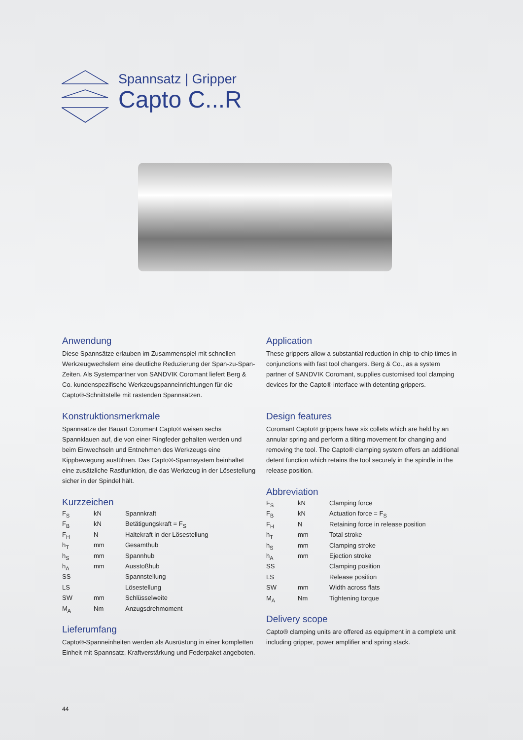Spannsatz | Gripper
Capto C...R
Anwendung
Diese Spannsätze erlauben im Zusammenspiel mit schnellen Werkzeugwechslern eine deutliche Reduzierung der Span-zu-Span-Zeiten. Als Systempartner von SANDVIK Coromant liefert Berg & Co. kundenspezifische Werkzeugspanneinrichtungen für die Capto®-Schnittstelle mit rastenden Spannsätzen.
Konstruktionsmerkmale
Spannsätze der Bauart Coromant Capto® weisen sechs Spannklauen auf, die von einer Ringfeder gehalten werden und beim Einwechseln und Entnehmen des Werkzeugs eine Kippbewegung ausführen. Das Capto®-Spannsystem beinhaltet eine zusätzliche Rastfunktion, die das Werkzeug in der Lösestellung sicher in der Spindel hält.
Kurzzeichen
| F<sub>S</sub> | kN | Spannkraft |
| F<sub>B</sub> | kN | Betätigungskraft = F<sub>S</sub> |
| F<sub>H</sub> | N | Haltekraft in der Lösestellung |
| h<sub>T</sub> | mm | Gesamthub |
| h<sub>S</sub> | mm | Spannhub |
| h<sub>A</sub> | mm | Ausstoßhub |
| SS | | Spannstellung |
| LS | | Lösestellung |
| SW | mm | Schlüsselweite |
| M<sub>A</sub> | Nm | Anzugsdrehmoment |
Lieferumfang
Capto®-Spanneinheiten werden als Ausrüstung in einer kompletten Einheit mit Spannsatz, Kraftverstärkung und Federpaket angeboten.
Application
These grippers allow a substantial reduction in chip-to-chip times in conjunctions with fast tool changers. Berg & Co., as a system partner of SANDVIK Coromant, supplies customised tool clamping devices for the Capto® interface with detenting grippers.
Design features
Coromant Capto® grippers have six collets which are held by an annular spring and perform a tilting movement for changing and removing the tool. The Capto® clamping system offers an additional detent function which retains the tool securely in the spindle in the release position.
Abbreviation
| F<sub>S</sub> | kN | Clamping force |
| F<sub>B</sub> | kN | Actuation force = F<sub>S</sub> |
| F<sub>H</sub> | N | Retaining force in release position |
| h<sub>T</sub> | mm | Total stroke |
| h<sub>S</sub> | mm | Clamping stroke |
| h<sub>A</sub> | mm | Ejection stroke |
| SS | | Clamping position |
| LS | | Release position |
| SW | mm | Width across flats |
| M<sub>A</sub> | Nm | Tightening torque |
Delivery scope
Capto® clamping units are offered as equipment in a complete unit including gripper, power amplifier and spring stack.
44